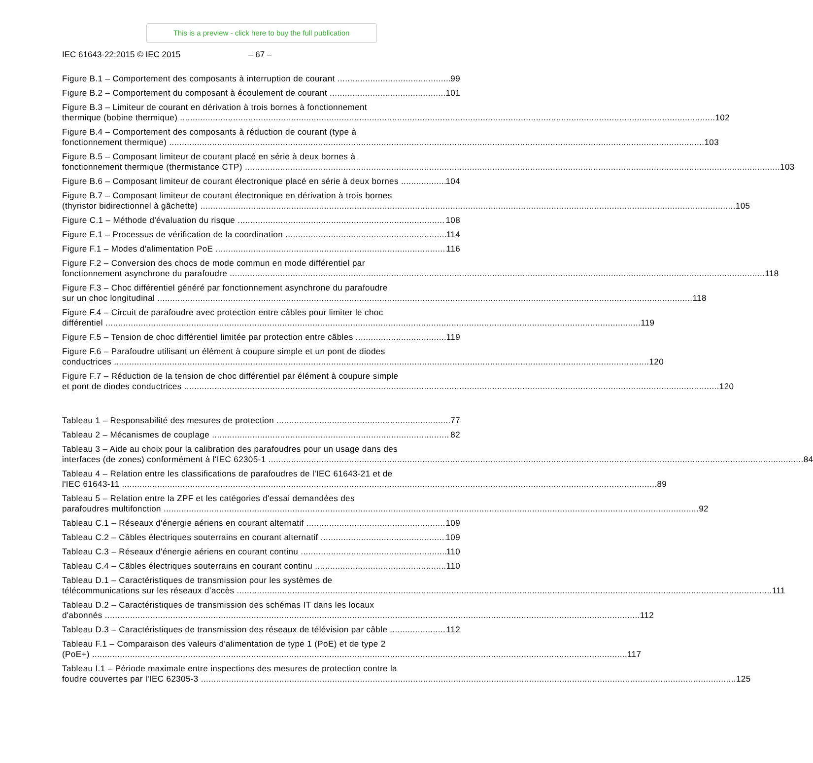This is a preview - click here to buy the full publication
IEC 61643-22:2015 © IEC 2015 – 67 –
Figure B.1 – Comportement des composants à interruption de courant
99
Figure B.2 – Comportement du composant à écoulement de courant
101
Figure B.3 – Limiteur de courant en dérivation à trois bornes à fonctionnement
thermique (bobine thermique) 102
Figure B.4 – Comportement des composants à réduction de courant (type à
fonctionnement thermique) 103
Figure B.5 – Composant limiteur de courant placé en série à deux bornes à
fonctionnement thermique (thermistance CTP) 103
Figure B.6 – Composant limiteur de courant électronique placé en série à deux bornes
104
Figure B.7 – Composant limiteur de courant électronique en dérivation à trois bornes
(thyristor bidirectionnel à gâchette) 105
Figure C.1 – Méthode d'évaluation du risque
108
Figure E.1 – Processus de vérification de la coordination
114
Figure F.1 – Modes d'alimentation PoE
116
Figure F.2 – Conversion des chocs de mode commun en mode différentiel par
fonctionnement asynchrone du parafoudre 118
Figure F.3 – Choc différentiel généré par fonctionnement asynchrone du parafoudre
sur un choc longitudinal 118
Figure F.4 – Circuit de parafoudre avec protection entre câbles pour limiter le choc
différentiel 119
Figure F.5 – Tension de choc différentiel limitée par protection entre câbles
119
Figure F.6 – Parafoudre utilisant un élément à coupure simple et un pont de diodes
conductrices 120
Figure F.7 – Réduction de la tension de choc différentiel par élément à coupure simple
et pont de diodes conductrices 120
Tableau 1 – Responsabilité des mesures de protection
77
Tableau 2 – Mécanismes de couplage
82
Tableau 3 – Aide au choix pour la calibration des parafoudres pour un usage dans des
interfaces (de zones) conformément à l'IEC 62305-1 84
Tableau 4 – Relation entre les classifications de parafoudres de l'IEC 61643-21 et de
l'IEC 61643-11 89
Tableau 5 – Relation entre la ZPF et les catégories d'essai demandées des
parafoudres multifonction 92
Tableau C.1 – Réseaux d'énergie aériens en courant alternatif
109
Tableau C.2 – Câbles électriques souterrains en courant alternatif
109
Tableau C.3 – Réseaux d'énergie aériens en courant continu
110
Tableau C.4 – Câbles électriques souterrains en courant continu
110
Tableau D.1 – Caractéristiques de transmission pour les systèmes de
télécommunications sur les réseaux d’accès 111
Tableau D.2 – Caractéristiques de transmission des schémas IT dans les locaux
d'abonnés 112
Tableau D.3 – Caractéristiques de transmission des réseaux de télévision par câble
112
Tableau F.1 – Comparaison des valeurs d'alimentation de type 1 (PoE) et de type 2
(PoE+) 117
Tableau I.1 – Période maximale entre inspections des mesures de protection contre la
foudre couvertes par l'IEC 62305-3 125